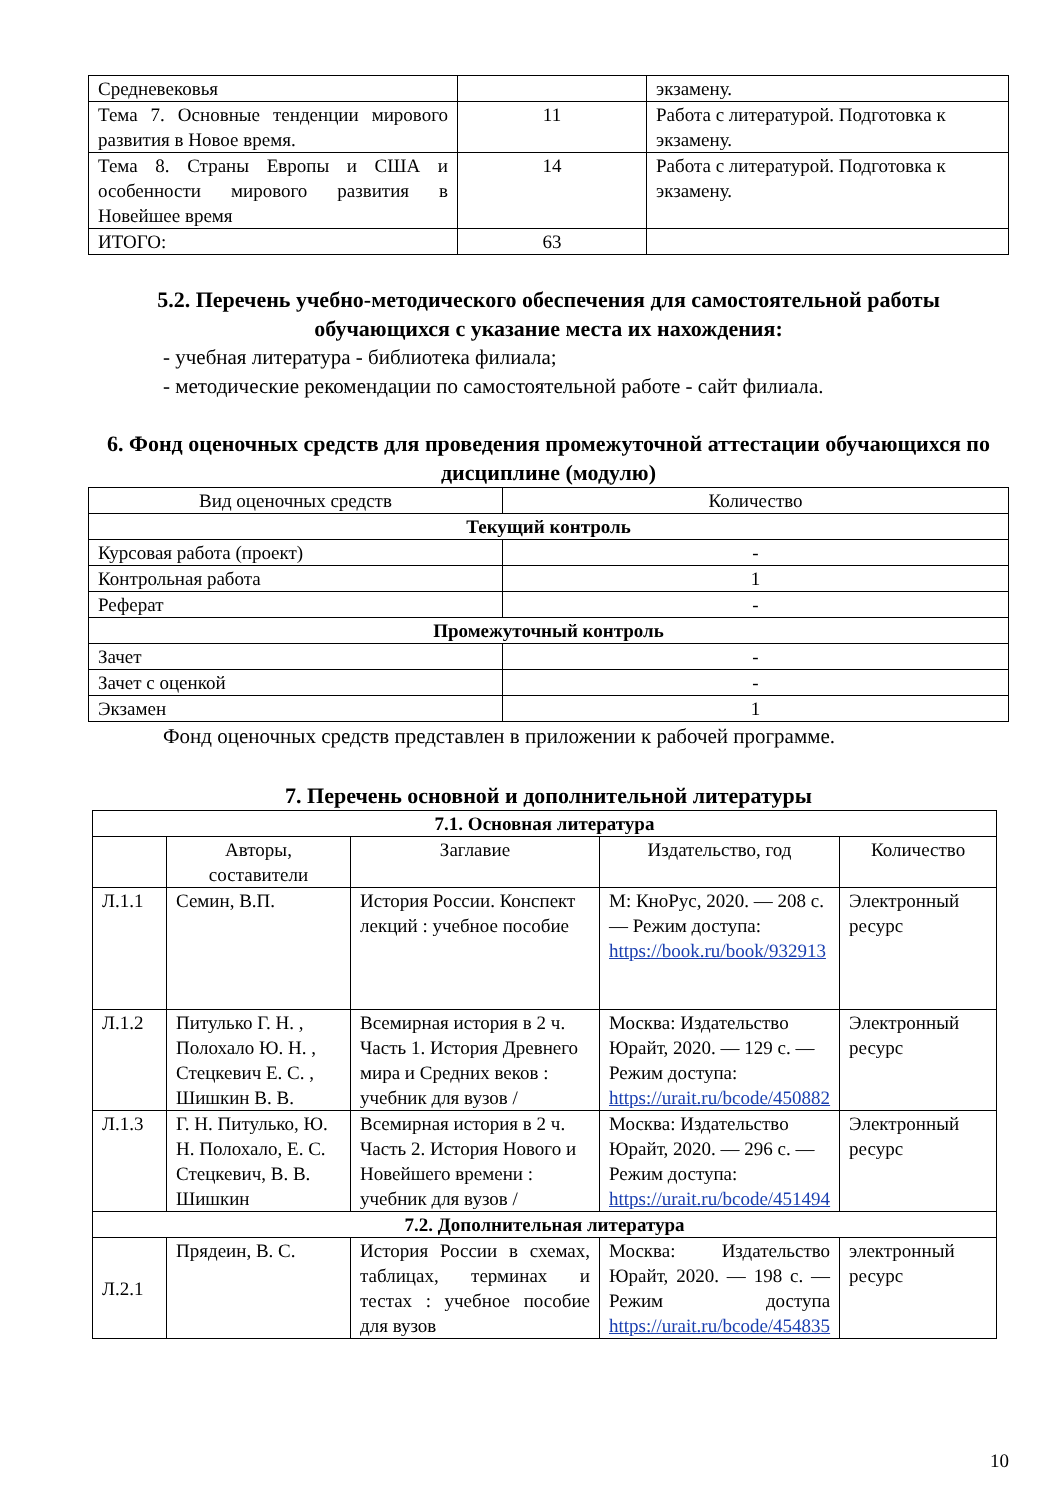| Средневековья | | экзамену. |
| Тема 7. Основные тенденции мирового развития в Новое время. | 11 | Работа с литературой. Подготовка к экзамену. |
| Тема 8. Страны Европы и США и особенности мирового развития в Новейшее время | 14 | Работа с литературой. Подготовка к экзамену. |
| ИТОГО: | 63 | |
5.2. Перечень учебно-методического обеспечения для самостоятельной работы обучающихся с указание места их нахождения:
- учебная литература - библиотека филиала;
- методические рекомендации по самостоятельной работе - сайт филиала.
6. Фонд оценочных средств для проведения промежуточной аттестации обучающихся по дисциплине (модулю)
| Вид оценочных средств | Количество |
| Текущий контроль | |
| Курсовая работа (проект) | - |
| Контрольная работа | 1 |
| Реферат | - |
| Промежуточный контроль | |
| Зачет | - |
| Зачет с оценкой | - |
| Экзамен | 1 |
Фонд оценочных средств представлен в приложении к рабочей программе.
7. Перечень основной и дополнительной литературы
| 7.1. Основная литература | | | | |
| | Авторы, составители | Заглавие | Издательство, год | Количество |
| Л.1.1 | Семин, В.П. | История России. Конспект лекций : учебное пособие | М: КноРус, 2020. — 208 с. — Режим доступа: https://book.ru/book/932913 | Электронный ресурс |
| Л.1.2 | Питулько Г. Н. , Полохало Ю. Н. , Стецкевич Е. С. , Шишкин В. В. | Всемирная история в 2 ч. Часть 1. История Древнего мира и Средних веков : учебник для вузов / | Москва: Издательство Юрайт, 2020. — 129 с. — Режим доступа: https://urait.ru/bcode/450882 | Электронный ресурс |
| Л.1.3 | Г. Н. Питулько, Ю. Н. Полохало, Е. С. Стецкевич, В. В. Шишкин | Всемирная история в 2 ч. Часть 2. История Нового и Новейшего времени : учебник для вузов / | Москва: Издательство Юрайт, 2020. — 296 с. — Режим доступа: https://urait.ru/bcode/451494 | Электронный ресурс |
| 7.2. Дополнительная литература | | | | |
| Л.2.1 | Прядеин, В. С. | История России в схемах, таблицах, терминах и тестах : учебное пособие для вузов | Москва: Издательство Юрайт, 2020. — 198 с. — Режим доступа https://urait.ru/bcode/454835 | электронный ресурс |
10